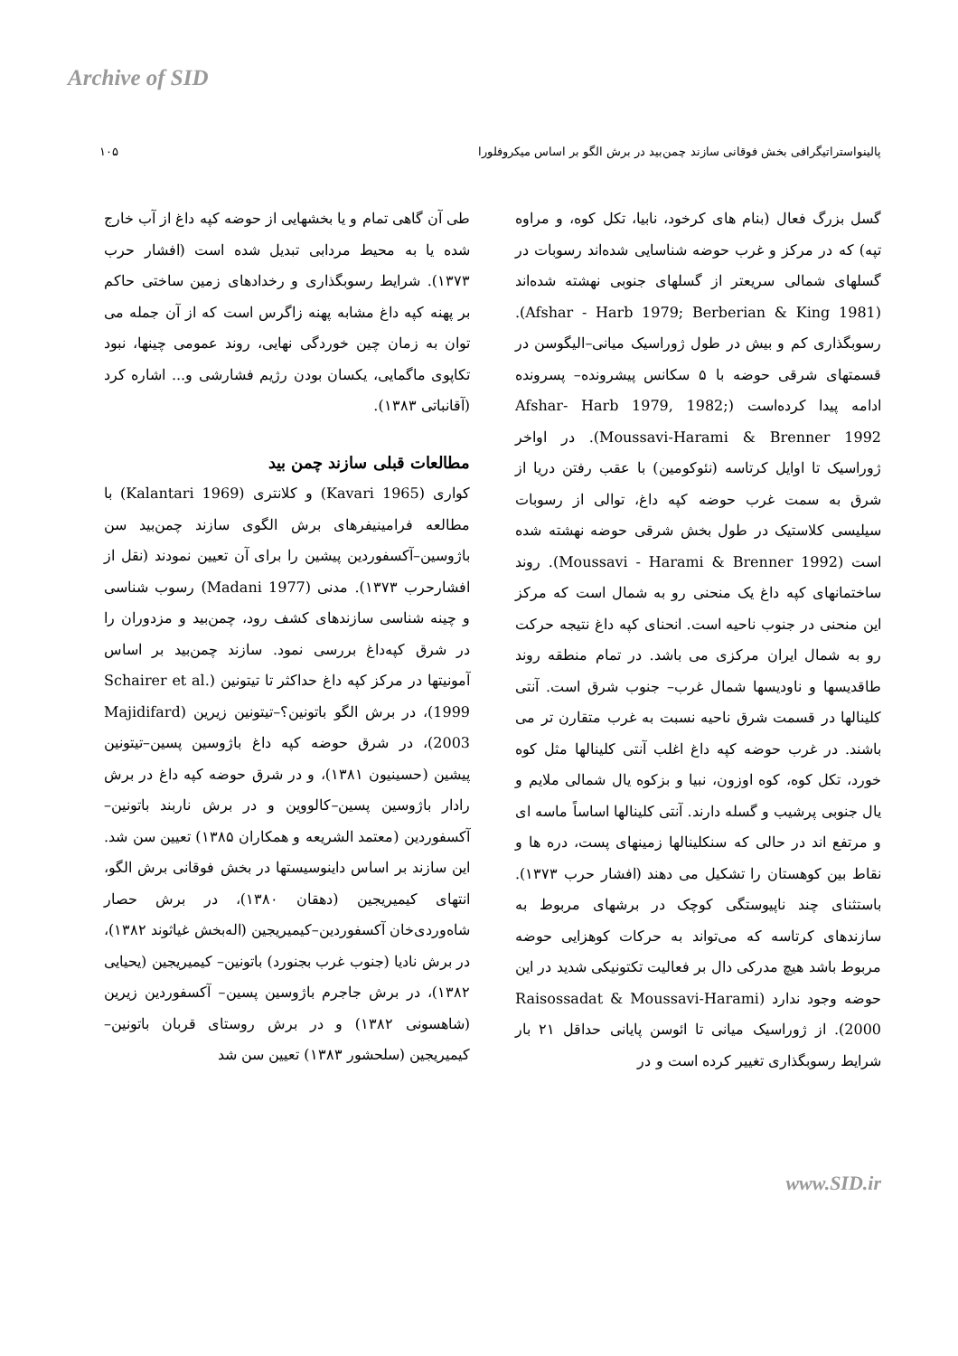Archive of SID
پالینواستراتیگرافی بخش فوقانی سازند چمن‌بید در برش الگو بر اساس میکروفلورا ۱۰۵
گسل بزرگ فعال (بنام های کرخود، نابیا، تکل کوه، و مراوه تپه) که در مرکز و غرب حوضه شناسایی شده‌اند رسوبات در گسلهای شمالی سریعتر از گسلهای جنوبی نهشته شده‌اند (Afshar - Harb 1979; Berberian & King 1981). رسوبگذاری کم و بیش در طول ژوراسیک میانی–الیگوسن در قسمتهای شرقی حوضه با ۵ سکانس پیشرونده– پسرونده ادامه پیدا کرده‌است (Afshar- Harb 1979, 1982; Moussavi-Harami & Brenner 1992). در اواخر ژوراسیک تا اوایل کرتاسه (نئوکومین) با عقب رفتن دریا از شرق به سمت غرب حوضه کپه داغ، توالی از رسوبات سیلیسی کلاستیک در طول بخش شرقی حوضه نهشته شده است (Moussavi - Harami & Brenner 1992). روند ساختمانهای کپه داغ یک منحنی رو به شمال است که مرکز این منحنی در جنوب ناحیه است. انحنای کپه داغ نتیجه حرکت رو به شمال ایران مرکزی می باشد. در تمام منطقه روند طاقدیسها و ناودیسها شمال غرب– جنوب شرق است. آنتی کلینالها در قسمت شرق ناحیه نسبت به غرب متقارن تر می باشند. در غرب حوضه کپه داغ اغلب آنتی کلینالها مثل کوه خورد، تکل کوه، کوه اوزون، نبیا و بزکوه یال شمالی ملایم و یال جنوبی پرشیب و گسله دارند. آنتی کلینالها اساساً ماسه ای و مرتفع اند در حالی که سنکلینالها زمینهای پست، دره ها و نقاط بین کوهستان را تشکیل می دهند (افشار حرب ۱۳۷۳). باستثنای چند ناپیوستگی کوچک در برشهای مربوط به سازندهای کرتاسه که می‌تواند به حرکات کوهزایی حوضه مربوط باشد هیچ مدرکی دال بر فعالیت تکتونیکی شدید در این حوضه وجود ندارد (Raisossadat & Moussavi-Harami 2000). از ژوراسیک میانی تا ائوسن پایانی حداقل ۲۱ بار شرایط رسوبگذاری تغییر کرده است و در
طی آن گاهی تمام و یا بخشهایی از حوضه کپه داغ از آب خارج شده یا به محیط مردابی تبدیل شده است (افشار حرب ۱۳۷۳). شرایط رسوبگذاری و رخدادهای زمین ساختی حاکم بر پهنه کپه داغ مشابه پهنه زاگرس است که از آن جمله می توان به زمان چین خوردگی نهایی، روند عمومی چینها، نبود تکاپوی ماگمایی، یکسان بودن رژیم فشارشی و... اشاره کرد (آقانباتی ۱۳۸۳).
مطالعات قبلی سازند چمن بید
کواری (Kavari 1965) و کلانتری (Kalantari 1969) با مطالعه فرامینیفرهای برش الگوی سازند چمن‌بید سن باژوسین–آکسفوردین پیشین را برای آن تعیین نمودند (نقل از افشارحرب ۱۳۷۳). مدنی (Madani 1977) رسوب شناسی و چینه شناسی سازندهای کشف رود، چمن‌بید و مزدوران را در شرق کپه‌داغ بررسی نمود. سازند چمن‌بید بر اساس آمونیتها در مرکز کپه داغ حداکثر تا تیتونین (Schairer et al. 1999)، در برش الگو باتونین؟–تیتونین زیرین (Majidifard 2003)، در شرق حوضه کپه داغ باژوسین پسین–تیتونین پیشین (حسینیون ۱۳۸۱)، و در شرق حوضه کپه داغ در برش رادار باژوسین پسین–کالووین و در برش ناربند باتونین–آکسفوردین (معتمد الشریعه و همکاران ۱۳۸۵) تعیین سن شد. این سازند بر اساس داینوسیستها در بخش فوقانی برش الگو، انتهای کیمیریجین (دهقان ۱۳۸۰)، در برش حصار شاه‌وردی‌خان آکسفوردین–کیمیریجین (اله‌بخش غیاثوند ۱۳۸۲)، در برش نادیا (جنوب غرب بجنورد) باتونین– کیمیریجین (یحیایی ۱۳۸۲)، در برش جاجرم باژوسین پسین– آکسفوردین زیرین (شاهسونی ۱۳۸۲) و در برش روستای قربان باتونین–کیمیریجین (سلحشور ۱۳۸۳) تعیین سن شد
www.SID.ir